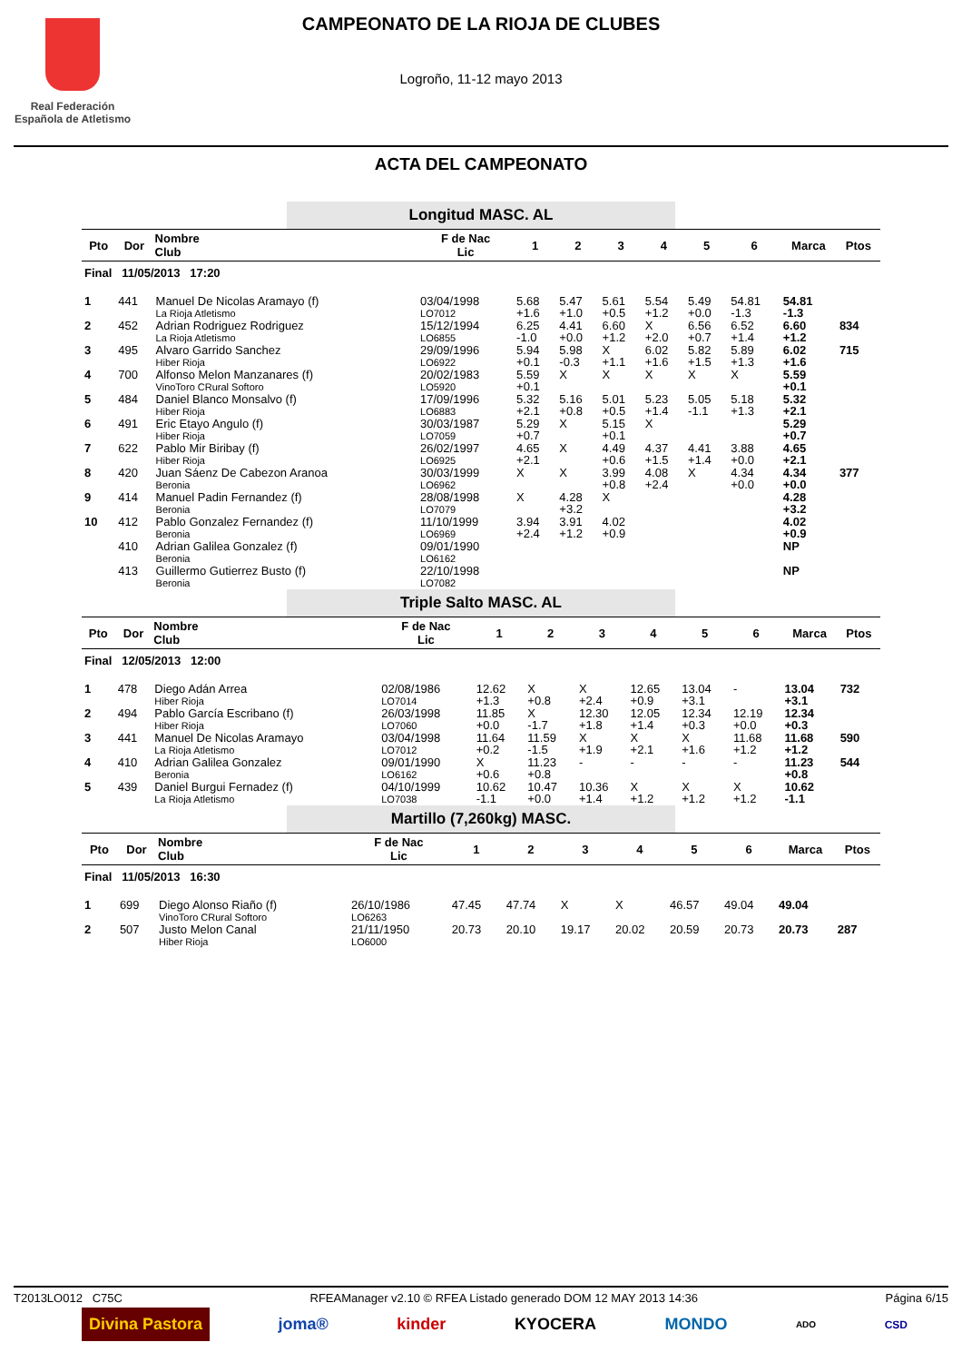Real Federación
Española de Atletismo
CAMPEONATO DE LA RIOJA DE CLUBES
Logroño, 11-12 mayo 2013
ACTA DEL CAMPEONATO
Longitud MASC. AL
| Pto | Dor | Nombre Club | F de Nac Lic | 1 | 2 | 3 | 4 | 5 | 6 | Marca | Ptos |
| --- | --- | --- | --- | --- | --- | --- | --- | --- | --- | --- | --- |
| Final 11/05/2013 17:20 | | | | | | | | | | | |
| 1 | 441 | Manuel De Nicolas Aramayo (f) La Rioja Atletismo | 03/04/1998 LO7012 | 5.68 +1.6 | 5.47 +1.0 | 5.61 +0.5 | 5.54 +1.2 | 5.49 +0.0 | 54.81 -1.3 | 54.81 -1.3 | |
| 2 | 452 | Adrian Rodriguez Rodriguez La Rioja Atletismo | 15/12/1994 LO6855 | 6.25 -1.0 | 4.41 +0.0 | 6.60 +1.2 | X +2.0 | 6.56 +0.7 | 6.52 +1.4 | 6.60 +1.2 | 834 |
| 3 | 495 | Alvaro Garrido Sanchez Hiber Rioja | 29/09/1996 LO6922 | 5.94 +0.1 | 5.98 -0.3 | X +1.1 | 6.02 +1.6 | 5.82 +1.5 | 5.89 +1.3 | 6.02 +1.6 | 715 |
| 4 | 700 | Alfonso Melon Manzanares (f) VinoToro CRural Softoro | 20/02/1983 LO5920 | 5.59 +0.1 | X | X | X | X | X | 5.59 +0.1 | |
| 5 | 484 | Daniel Blanco Monsalvo (f) Hiber Rioja | 17/09/1996 LO6883 | 5.32 +2.1 | 5.16 +0.8 | 5.01 +0.5 | 5.23 +1.4 | 5.05 -1.1 | 5.18 +1.3 | 5.32 +2.1 | |
| 6 | 491 | Eric Etayo Angulo (f) Hiber Rioja | 30/03/1987 LO7059 | 5.29 +0.7 | X | 5.15 +0.1 | X | | | 5.29 +0.7 | |
| 7 | 622 | Pablo Mir Biribay (f) Hiber Rioja | 26/02/1997 LO6925 | 4.65 +2.1 | X | 4.49 +0.6 | 4.37 +1.5 | 4.41 +1.4 | 3.88 +0.0 | 4.65 +2.1 | |
| 8 | 420 | Juan Sáenz De Cabezon Aranoa Beronia | 30/03/1999 LO6962 | X | X | 3.99 +0.8 | 4.08 +2.4 | X | 4.34 +0.0 | 4.34 +0.0 | 377 |
| 9 | 414 | Manuel Padin Fernandez (f) Beronia | 28/08/1998 LO7079 | X | 4.28 +3.2 | X | | | | 4.28 +3.2 | |
| 10 | 412 | Pablo Gonzalez Fernandez (f) Beronia | 11/10/1999 LO6969 | 3.94 +2.4 | 3.91 +1.2 | 4.02 +0.9 | | | | 4.02 +0.9 | |
| | 410 | Adrian Galilea Gonzalez (f) Beronia | 09/01/1990 LO6162 | | | | | | | NP | |
| | 413 | Guillermo Gutierrez Busto (f) Beronia | 22/10/1998 LO7082 | | | | | | | NP | |
Triple Salto MASC. AL
| Pto | Dor | Nombre Club | F de Nac Lic | 1 | 2 | 3 | 4 | 5 | 6 | Marca | Ptos |
| --- | --- | --- | --- | --- | --- | --- | --- | --- | --- | --- | --- |
| Final 12/05/2013 12:00 | | | | | | | | | | | |
| 1 | 478 | Diego Adán Arrea Hiber Rioja | 02/08/1986 LO7014 | 12.62 +1.3 | X +0.8 | X +2.4 | 12.65 +0.9 | 13.04 +3.1 | - | 13.04 +3.1 | 732 |
| 2 | 494 | Pablo García Escribano (f) Hiber Rioja | 26/03/1998 LO7060 | 11.85 +0.0 | X -1.7 | 12.30 +1.8 | 12.05 +1.4 | 12.34 +0.3 | 12.19 +0.0 | 12.34 +0.3 | |
| 3 | 441 | Manuel De Nicolas Aramayo La Rioja Atletismo | 03/04/1998 LO7012 | 11.64 +0.2 | 11.59 -1.5 | X +1.9 | X +2.1 | X +1.6 | 11.68 +1.2 | 11.68 +1.2 | 590 |
| 4 | 410 | Adrian Galilea Gonzalez Beronia | 09/01/1990 LO6162 | X +0.6 | 11.23 +0.8 | - | - | - | - | 11.23 +0.8 | 544 |
| 5 | 439 | Daniel Burgui Fernadez (f) La Rioja Atletismo | 04/10/1999 LO7038 | 10.62 -1.1 | 10.47 +0.0 | 10.36 +1.4 | X +1.2 | X +1.2 | X +1.2 | 10.62 -1.1 | |
Martillo (7,260kg) MASC.
| Pto | Dor | Nombre Club | F de Nac Lic | 1 | 2 | 3 | 4 | 5 | 6 | Marca | Ptos |
| --- | --- | --- | --- | --- | --- | --- | --- | --- | --- | --- | --- |
| Final 11/05/2013 16:30 | | | | | | | | | | | |
| 1 | 699 | Diego Alonso Riaño (f) VinoToro CRural Softoro | 26/10/1986 LO6263 | 47.45 | 47.74 | X | X | 46.57 | 49.04 | 49.04 | |
| 2 | 507 | Justo Melon Canal Hiber Rioja | 21/11/1950 LO6000 | 20.73 | 20.10 | 19.17 | 20.02 | 20.59 | 20.73 | 20.73 | 287 |
T2013LO012 C75C RFEAManager v2.10 © RFEA Listado generado DOM 12 MAY 2013 14:36 Página 6/15
Divina Pastora joma® kinder KYOCERA MONDO ADO CSD